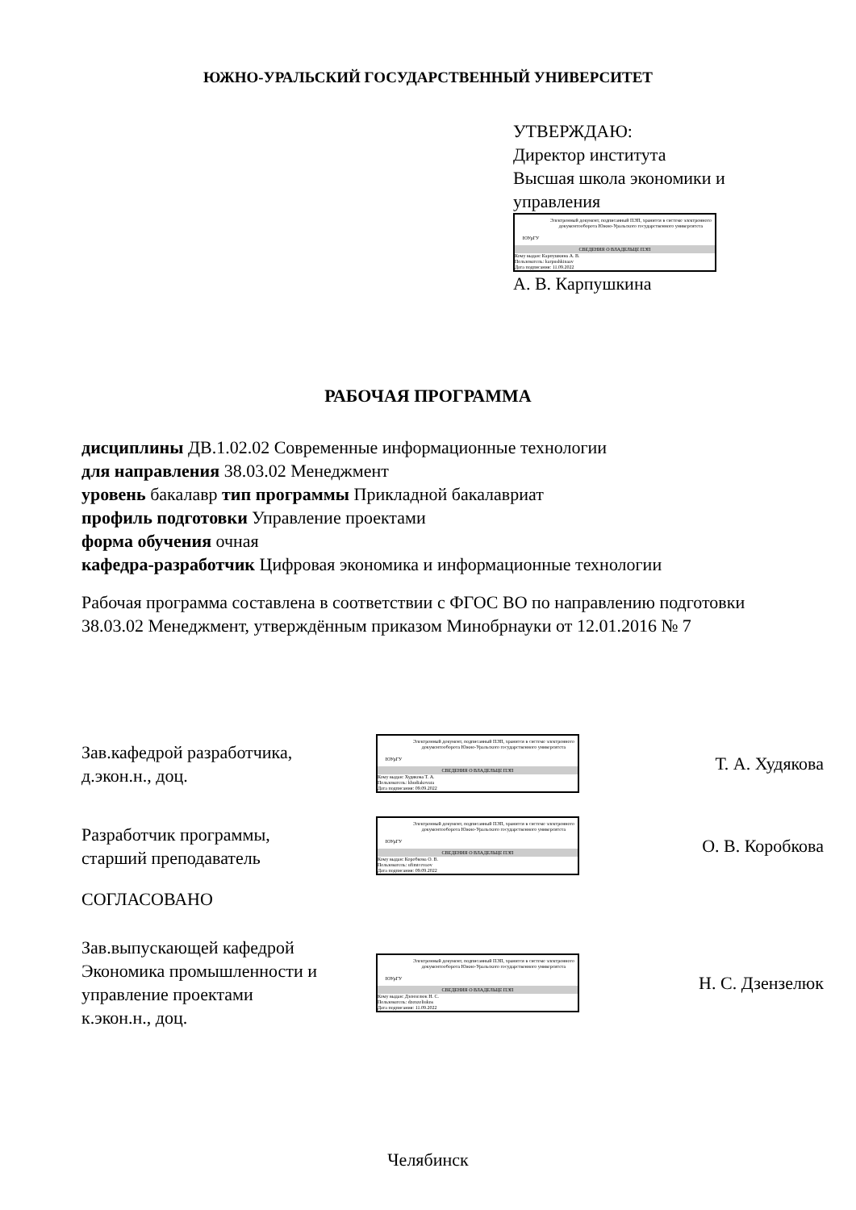ЮЖНО-УРАЛЬСКИЙ ГОСУДАРСТВЕННЫЙ УНИВЕРСИТЕТ
УТВЕРЖДАЮ:
Директор института
Высшая школа экономики и
управления
ЮУрГУ
Электронный документ, подписанный ПЭП, хранится в системе электронного документооборота Южно-Уральского государственного университета
СВЕДЕНИЯ О ВЛАДЕЛЬЦЕ ПЭП
Кому выдан: Карпушкина А. В.
Пользователь: karpushkinaav
Дата подписания: 11.09.2022
А. В. Карпушкина
РАБОЧАЯ ПРОГРАММА
дисциплины ДВ.1.02.02 Современные информационные технологии
для направления 38.03.02 Менеджмент
уровень бакалавр тип программы Прикладной бакалавриат
профиль подготовки Управление проектами
форма обучения очная
кафедра-разработчик Цифровая экономика и информационные технологии
Рабочая программа составлена в соответствии с ФГОС ВО по направлению подготовки 38.03.02 Менеджмент, утверждённым приказом Минобрнауки от 12.01.2016 № 7
Зав.кафедрой разработчика,
д.экон.н., доц.
ЮУрГУ
Электронный документ, подписанный ПЭП, хранится в системе электронного документооборота Южно-Уральского государственного университета
СВЕДЕНИЯ О ВЛАДЕЛЬЦЕ ПЭП
Кому выдан: Худякова Т. А.
Пользователь: khudiakovata
Дата подписания: 09.09.2022
Т. А. Худякова
Разработчик программы,
старший преподаватель
ЮУрГУ
Электронный документ, подписанный ПЭП, хранится в системе электронного документооборота Южно-Уральского государственного университета
СВЕДЕНИЯ О ВЛАДЕЛЬЦЕ ПЭП
Кому выдан: Коробкова О. В.
Пользователь: ufimtcevaov
Дата подписания: 09.09.2022
О. В. Коробкова
СОГЛАСОВАНО
Зав.выпускающей кафедрой Экономика промышленности и управление проектами
к.экон.н., доц.
ЮУрГУ
Электронный документ, подписанный ПЭП, хранится в системе электронного документооборота Южно-Уральского государственного университета
СВЕДЕНИЯ О ВЛАДЕЛЬЦЕ ПЭП
Кому выдан: Дзензелюк Н. С.
Пользователь: dzenzeliukns
Дата подписания: 11.09.2022
Н. С. Дзензелюк
Челябинск